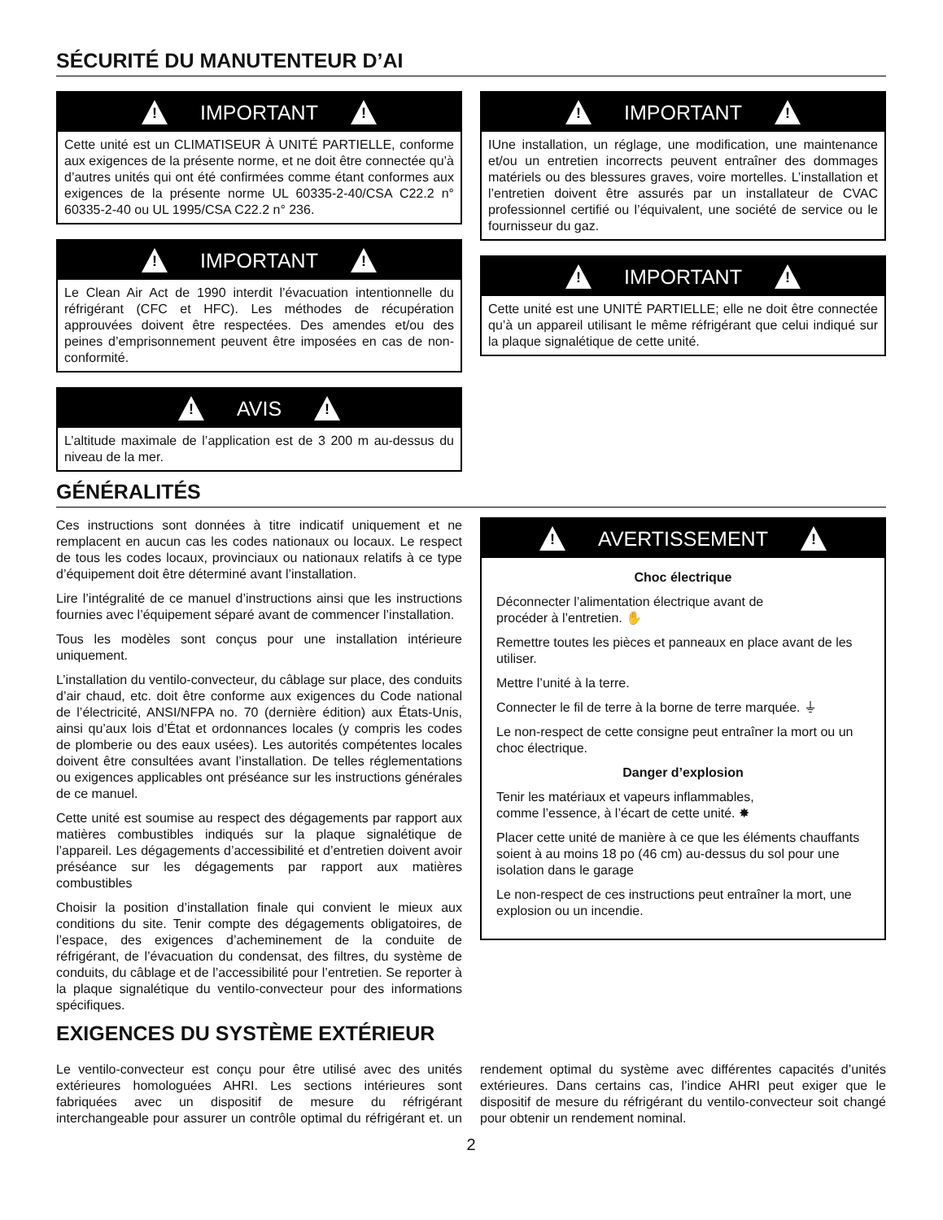SÉCURITÉ DU MANUTENTEUR D’AI
! IMPORTANT!
Cette unité est un CLIMATISEUR À UNITÉ PARTIELLE, conforme aux exigences de la présente norme, et ne doit être connectée qu’à d’autres unités qui ont été confirmées comme étant conformes aux exigences de la présente norme UL 60335-2-40/CSA C22.2 n° 60335-2-40 ou UL 1995/CSA C22.2 n° 236.
! IMPORTANT!
Le Clean Air Act de 1990 interdit l’évacuation intentionnelle du réfrigérant (CFC et HFC). Les méthodes de récupération approuvées doivent être respectées. Des amendes et/ou des peines d’emprisonnement peuvent être imposées en cas de non-conformité.
! AVIS!
L’altitude maximale de l’application est de 3 200 m au-dessus du niveau de la mer.
! IMPORTANT!
IUne installation, un réglage, une modification, une maintenance et/ou un entretien incorrects peuvent entraîner des dommages matériels ou des blessures graves, voire mortelles. L’installation et l’entretien doivent être assurés par un installateur de CVAC professionnel certifié ou l’équivalent, une société de service ou le fournisseur du gaz.
! IMPORTANT!
Cette unité est une UNITÉ PARTIELLE; elle ne doit être connectée qu’à un appareil utilisant le même réfrigérant que celui indiqué sur la plaque signalétique de cette unité.
GÉNÉRALITÉS
Ces instructions sont données à titre indicatif uniquement et ne remplacent en aucun cas les codes nationaux ou locaux. Le respect de tous les codes locaux, provinciaux ou nationaux relatifs à ce type d’équipement doit être déterminé avant l’installation.
Lire l’intégralité de ce manuel d’instructions ainsi que les instructions fournies avec l’équipement séparé avant de commencer l’installation.
Tous les modèles sont conçus pour une installation intérieure uniquement.
L’installation du ventilo-convecteur, du câblage sur place, des conduits d’air chaud, etc. doit être conforme aux exigences du Code national de l’électricité, ANSI/NFPA no. 70 (dernière édition) aux États-Unis, ainsi qu’aux lois d’État et ordonnances locales (y compris les codes de plomberie ou des eaux usées). Les autorités compétentes locales doivent être consultées avant l’installation. De telles réglementations ou exigences applicables ont préséance sur les instructions générales de ce manuel.
Cette unité est soumise au respect des dégagements par rapport aux matières combustibles indiqués sur la plaque signalétique de l’appareil. Les dégagements d’accessibilité et d’entretien doivent avoir préséance sur les dégagements par rapport aux matières combustibles
Choisir la position d’installation finale qui convient le mieux aux conditions du site. Tenir compte des dégagements obligatoires, de l’espace, des exigences d’acheminement de la conduite de réfrigérant, de l’évacuation du condensat, des filtres, du système de conduits, du câblage et de l’accessibilité pour l’entretien. Se reporter à la plaque signalétique du ventilo-convecteur pour des informations spécifiques.
! AVERTISSEMENT!
Choc électrique
Déconnecter l’alimentation électrique avant de
procéder à l’entretien. ✋
Remettre toutes les pièces et panneaux en place avant de les utiliser.
Mettre l’unité à la terre.
Connecter le fil de terre à la borne de terre marquée. ⏚
Le non-respect de cette consigne peut entraîner la mort ou un choc électrique.
Danger d’explosion
Tenir les matériaux et vapeurs inflammables,
comme l’essence, à l’écart de cette unité. ✸
Placer cette unité de manière à ce que les éléments chauffants soient à au moins 18 po (46 cm) au-dessus du sol pour une isolation dans le garage
Le non-respect de ces instructions peut entraîner la mort, une explosion ou un incendie.
EXIGENCES DU SYSTÈME EXTÉRIEUR
Le ventilo-convecteur est conçu pour être utilisé avec des unités extérieures homologuées AHRI. Les sections intérieures sont fabriquées avec un dispositif de mesure du réfrigérant interchangeable pour assurer un contrôle optimal du réfrigérant et. un rendement optimal du système avec différentes capacités d’unités extérieures. Dans certains cas, l’indice AHRI peut exiger que le dispositif de mesure du réfrigérant du ventilo-convecteur soit changé pour obtenir un rendement nominal.
2